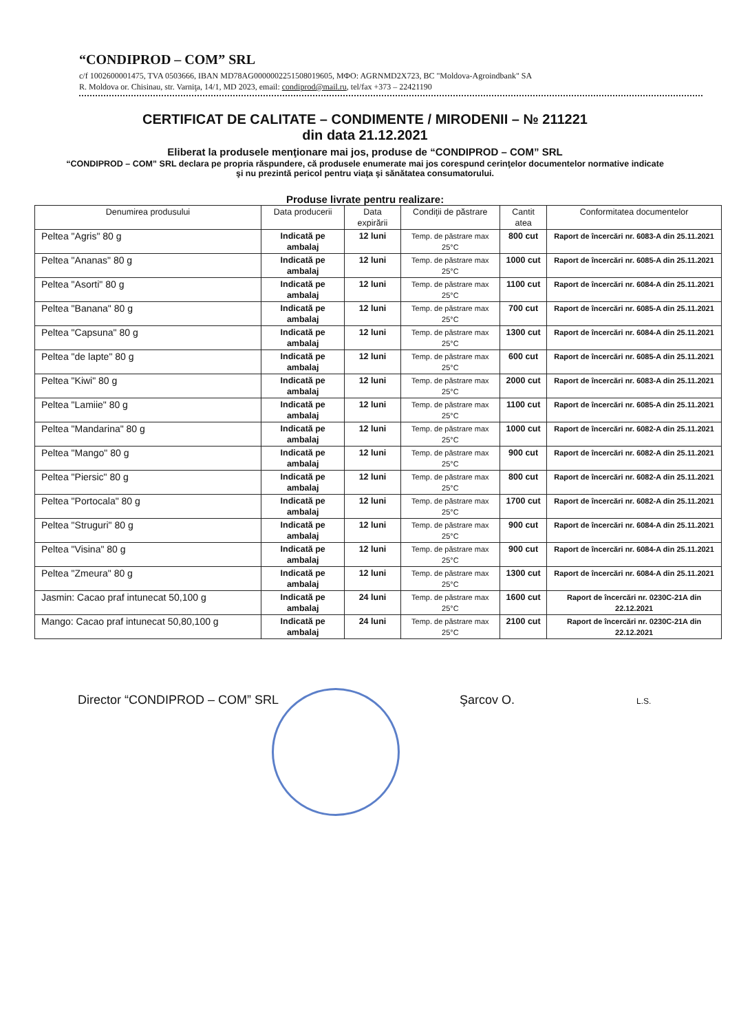“CONDIPROD – COM” SRL
c/f 1002600001475, TVA 0503666, IBAN MD78AG000000225150801960‌5, MФO: AGRNMD2X723, BC "Moldova-Agroindbank" SA
R. Moldova or. Chisinau, str. Varniţa, 14/1, MD 2023, email: condiprod@mail.ru, tel/fax +373 – 22421190
CERTIFICAT DE CALITATE – CONDIMENTE / MIRODENII – № 211221
din data 21.12.2021
Eliberat la produsele menţionare mai jos, produse de “CONDIPROD – COM” SRL
“CONDIPROD – COM” SRL declara pe propria răspundere, că produsele enumerate mai jos corespund cerinţelor documentelor normative indicate şi nu prezintă pericol pentru viaţa şi sănătatea consumatorului.
Produse livrate pentru realizare:
| Denumirea produsului | Data producerii | Data expirării | Condiţii de păstrare | Cantit atea | Conformitatea documentelor |
| --- | --- | --- | --- | --- | --- |
| Peltea "Agris" 80 g | Indicată pe ambalaj | 12 luni | Temp. de păstrare max 25°C | 800 cut | Raport de încercări nr. 6083-A din 25.11.2021 |
| Peltea "Ananas" 80 g | Indicată pe ambalaj | 12 luni | Temp. de păstrare max 25°C | 1000 cut | Raport de încercări nr. 6085-A din 25.11.2021 |
| Peltea "Asorti" 80 g | Indicată pe ambalaj | 12 luni | Temp. de păstrare max 25°C | 1100 cut | Raport de încercări nr. 6084-A din 25.11.2021 |
| Peltea "Banana" 80 g | Indicată pe ambalaj | 12 luni | Temp. de păstrare max 25°C | 700 cut | Raport de încercări nr. 6085-A din 25.11.2021 |
| Peltea "Capsuna" 80 g | Indicată pe ambalaj | 12 luni | Temp. de păstrare max 25°C | 1300 cut | Raport de încercări nr. 6084-A din 25.11.2021 |
| Peltea "de lapte" 80 g | Indicată pe ambalaj | 12 luni | Temp. de păstrare max 25°C | 600 cut | Raport de încercări nr. 6085-A din 25.11.2021 |
| Peltea "Kiwi" 80 g | Indicată pe ambalaj | 12 luni | Temp. de păstrare max 25°C | 2000 cut | Raport de încercări nr. 6083-A din 25.11.2021 |
| Peltea "Lamiie" 80 g | Indicată pe ambalaj | 12 luni | Temp. de păstrare max 25°C | 1100 cut | Raport de încercări nr. 6085-A din 25.11.2021 |
| Peltea "Mandarina" 80 g | Indicată pe ambalaj | 12 luni | Temp. de păstrare max 25°C | 1000 cut | Raport de încercări nr. 6082-A din 25.11.2021 |
| Peltea "Mango" 80 g | Indicată pe ambalaj | 12 luni | Temp. de păstrare max 25°C | 900 cut | Raport de încercări nr. 6082-A din 25.11.2021 |
| Peltea "Piersic" 80 g | Indicată pe ambalaj | 12 luni | Temp. de păstrare max 25°C | 800 cut | Raport de încercări nr. 6082-A din 25.11.2021 |
| Peltea "Portocala" 80 g | Indicată pe ambalaj | 12 luni | Temp. de păstrare max 25°C | 1700 cut | Raport de încercări nr. 6082-A din 25.11.2021 |
| Peltea "Struguri" 80 g | Indicată pe ambalaj | 12 luni | Temp. de păstrare max 25°C | 900 cut | Raport de încercări nr. 6084-A din 25.11.2021 |
| Peltea "Visina" 80 g | Indicată pe ambalaj | 12 luni | Temp. de păstrare max 25°C | 900 cut | Raport de încercări nr. 6084-A din 25.11.2021 |
| Peltea "Zmeura" 80 g | Indicată pe ambalaj | 12 luni | Temp. de păstrare max 25°C | 1300 cut | Raport de încercări nr. 6084-A din 25.11.2021 |
| Jasmin: Cacao praf intunecat 50,100 g | Indicată pe ambalaj | 24 luni | Temp. de păstrare max 25°C | 1600 cut | Raport de încercări nr. 0230C-21A din 22.12.2021 |
| Mango: Cacao praf intunecat 50,80,100 g | Indicată pe ambalaj | 24 luni | Temp. de păstrare max 25°C | 2100 cut | Raport de încercări nr. 0230C-21A din 22.12.2021 |
Director “CONDIPROD – COM” SRL Şarcov O. L.S.